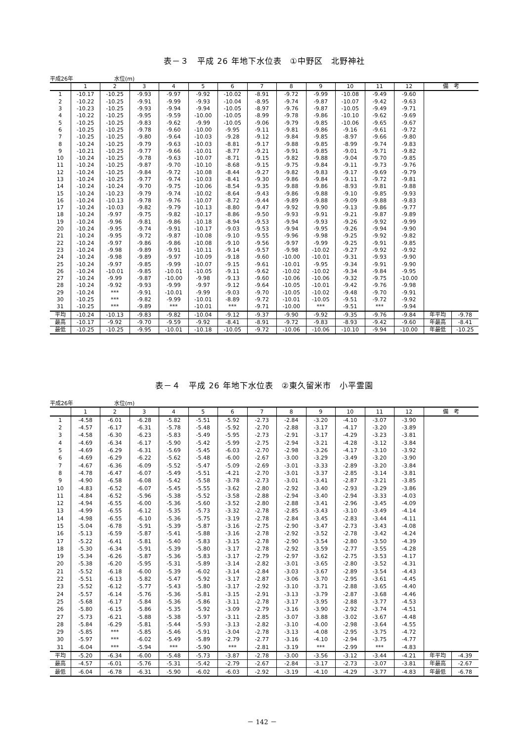表－３　平成 26 年地下水位表　①中野区　北野神社
平成26年 水位(m)
| | 1 | 2 | 3 | 4 | 5 | 6 | 7 | 8 | 9 | 10 | 11 | 12 | 備 考 | |
| --- | --- | --- | --- | --- | --- | --- | --- | --- | --- | --- | --- | --- | --- | --- |
| 1 | -10.17 | -10.25 | -9.93 | -9.97 | -9.92 | -10.02 | -8.91 | -9.72 | -9.99 | -10.08 | -9.49 | -9.60 | | |
| 2 | -10.22 | -10.25 | -9.91 | -9.99 | -9.93 | -10.04 | -8.95 | -9.74 | -9.87 | -10.07 | -9.42 | -9.63 | | |
| 3 | -10.23 | -10.25 | -9.93 | -9.94 | -9.94 | -10.05 | -8.97 | -9.76 | -9.87 | -10.05 | -9.49 | -9.71 | | |
| 4 | -10.22 | -10.25 | -9.95 | -9.59 | -10.00 | -10.05 | -8.99 | -9.78 | -9.86 | -10.10 | -9.62 | -9.69 | | |
| 5 | -10.25 | -10.25 | -9.83 | -9.62 | -9.99 | -10.05 | -9.06 | -9.79 | -9.85 | -10.06 | -9.65 | -9.67 | | |
| 6 | -10.25 | -10.25 | -9.78 | -9.60 | -10.00 | -9.95 | -9.11 | -9.81 | -9.86 | -9.16 | -9.61 | -9.72 | | |
| 7 | -10.25 | -10.25 | -9.80 | -9.64 | -10.03 | -9.28 | -9.12 | -9.84 | -9.85 | -8.97 | -9.66 | -9.80 | | |
| 8 | -10.24 | -10.25 | -9.79 | -9.63 | -10.03 | -8.81 | -9.17 | -9.88 | -9.85 | -8.99 | -9.74 | -9.83 | | |
| 9 | -10.21 | -10.25 | -9.77 | -9.66 | -10.01 | -8.77 | -9.21 | -9.91 | -9.85 | -9.01 | -9.71 | -9.82 | | |
| 10 | -10.24 | -10.25 | -9.78 | -9.63 | -10.07 | -8.71 | -9.15 | -9.82 | -9.88 | -9.04 | -9.70 | -9.85 | | |
| 11 | -10.24 | -10.25 | -9.87 | -9.70 | -10.10 | -8.68 | -9.15 | -9.75 | -9.84 | -9.11 | -9.73 | -9.76 | | |
| 12 | -10.24 | -10.25 | -9.84 | -9.72 | -10.08 | -8.44 | -9.27 | -9.82 | -9.83 | -9.17 | -9.69 | -9.79 | | |
| 13 | -10.24 | -10.25 | -9.77 | -9.74 | -10.03 | -8.41 | -9.30 | -9.86 | -9.84 | -9.11 | -9.72 | -9.81 | | |
| 14 | -10.24 | -10.24 | -9.70 | -9.75 | -10.06 | -8.54 | -9.35 | -9.88 | -9.86 | -8.93 | -9.81 | -9.88 | | |
| 15 | -10.24 | -10.23 | -9.79 | -9.74 | -10.02 | -8.64 | -9.43 | -9.86 | -9.88 | -9.10 | -9.85 | -9.93 | | |
| 16 | -10.24 | -10.13 | -9.78 | -9.76 | -10.07 | -8.72 | -9.44 | -9.89 | -9.88 | -9.09 | -9.88 | -9.83 | | |
| 17 | -10.24 | -10.03 | -9.82 | -9.79 | -10.13 | -8.80 | -9.47 | -9.92 | -9.90 | -9.13 | -9.86 | -9.77 | | |
| 18 | -10.24 | -9.97 | -9.75 | -9.82 | -10.17 | -8.86 | -9.50 | -9.93 | -9.91 | -9.21 | -9.87 | -9.89 | | |
| 19 | -10.24 | -9.96 | -9.81 | -9.86 | -10.18 | -8.94 | -9.53 | -9.94 | -9.93 | -9.26 | -9.92 | -9.99 | | |
| 20 | -10.24 | -9.95 | -9.74 | -9.91 | -10.17 | -9.03 | -9.53 | -9.94 | -9.95 | -9.26 | -9.94 | -9.90 | | |
| 21 | -10.24 | -9.95 | -9.72 | -9.87 | -10.08 | -9.10 | -9.55 | -9.96 | -9.98 | -9.25 | -9.92 | -9.82 | | |
| 22 | -10.24 | -9.97 | -9.86 | -9.86 | -10.08 | -9.10 | -9.56 | -9.97 | -9.99 | -9.25 | -9.91 | -9.85 | | |
| 23 | -10.24 | -9.98 | -9.89 | -9.91 | -10.11 | -9.14 | -9.57 | -9.98 | -10.02 | -9.27 | -9.92 | -9.92 | | |
| 24 | -10.24 | -9.98 | -9.89 | -9.97 | -10.09 | -9.18 | -9.60 | -10.00 | -10.01 | -9.31 | -9.93 | -9.90 | | |
| 25 | -10.24 | -9.97 | -9.85 | -9.99 | -10.07 | -9.15 | -9.61 | -10.01 | -9.95 | -9.34 | -9.91 | -9.90 | | |
| 26 | -10.24 | -10.01 | -9.85 | -10.01 | -10.05 | -9.11 | -9.62 | -10.02 | -10.02 | -9.34 | -9.84 | -9.95 | | |
| 27 | -10.24 | -9.99 | -9.87 | -10.00 | -9.98 | -9.13 | -9.60 | -10.06 | -10.06 | -9.32 | -9.75 | -10.00 | | |
| 28 | -10.24 | -9.92 | -9.93 | -9.99 | -9.97 | -9.12 | -9.64 | -10.05 | -10.01 | -9.42 | -9.76 | -9.98 | | |
| 29 | -10.24 | *** | -9.91 | -10.01 | -9.99 | -9.03 | -9.70 | -10.05 | -10.02 | -9.48 | -9.70 | -9.91 | | |
| 30 | -10.25 | *** | -9.82 | -9.99 | -10.01 | -8.89 | -9.72 | -10.01 | -10.05 | -9.51 | -9.72 | -9.92 | | |
| 31 | -10.25 | *** | -9.89 | *** | -10.01 | *** | -9.71 | -10.00 | *** | -9.51 | *** | -9.94 | | |
| 平均 | -10.24 | -10.13 | -9.83 | -9.82 | -10.04 | -9.12 | -9.37 | -9.90 | -9.92 | -9.35 | -9.76 | -9.84 | 年平均 | -9.78 |
| 最高 | -10.17 | -9.92 | -9.70 | -9.59 | -9.92 | -8.41 | -8.91 | -9.72 | -9.83 | -8.93 | -9.42 | -9.60 | 年最高 | -8.41 |
| 最低 | -10.25 | -10.25 | -9.95 | -10.01 | -10.18 | -10.05 | -9.72 | -10.06 | -10.06 | -10.10 | -9.94 | -10.00 | 年最低 | -10.25 |
表－４　平成 26 年地下水位表　②東久留米市　小平霊園
平成26年 水位(m)
| | 1 | 2 | 3 | 4 | 5 | 6 | 7 | 8 | 9 | 10 | 11 | 12 | 備 考 | |
| --- | --- | --- | --- | --- | --- | --- | --- | --- | --- | --- | --- | --- | --- | --- |
| 1 | -4.58 | -6.01 | -6.28 | -5.82 | -5.51 | -5.92 | -2.73 | -2.84 | -3.20 | -4.10 | -3.07 | -3.90 | | |
| 2 | -4.57 | -6.17 | -6.31 | -5.78 | -5.48 | -5.92 | -2.70 | -2.88 | -3.17 | -4.17 | -3.20 | -3.89 | | |
| 3 | -4.58 | -6.30 | -6.23 | -5.83 | -5.49 | -5.95 | -2.73 | -2.91 | -3.17 | -4.29 | -3.23 | -3.81 | | |
| 4 | -4.69 | -6.34 | -6.17 | -5.90 | -5.42 | -5.99 | -2.75 | -2.94 | -3.21 | -4.28 | -3.12 | -3.84 | | |
| 5 | -4.69 | -6.29 | -6.31 | -5.69 | -5.45 | -6.03 | -2.70 | -2.98 | -3.26 | -4.17 | -3.10 | -3.92 | | |
| 6 | -4.69 | -6.29 | -6.22 | -5.62 | -5.48 | -6.00 | -2.67 | -3.00 | -3.29 | -3.49 | -3.20 | -3.90 | | |
| 7 | -4.67 | -6.36 | -6.09 | -5.52 | -5.47 | -5.09 | -2.69 | -3.01 | -3.33 | -2.89 | -3.20 | -3.84 | | |
| 8 | -4.78 | -6.47 | -6.07 | -5.49 | -5.51 | -4.21 | -2.70 | -3.01 | -3.37 | -2.85 | -3.14 | -3.81 | | |
| 9 | -4.90 | -6.58 | -6.08 | -5.42 | -5.58 | -3.78 | -2.73 | -3.01 | -3.41 | -2.87 | -3.21 | -3.85 | | |
| 10 | -4.83 | -6.52 | -6.07 | -5.45 | -5.55 | -3.62 | -2.80 | -2.92 | -3.40 | -2.93 | -3.29 | -3.86 | | |
| 11 | -4.84 | -6.52 | -5.96 | -5.38 | -5.52 | -3.58 | -2.88 | -2.94 | -3.40 | -2.94 | -3.33 | -4.03 | | |
| 12 | -4.94 | -6.55 | -6.00 | -5.36 | -5.60 | -3.52 | -2.80 | -2.88 | -3.41 | -2.96 | -3.45 | -4.09 | | |
| 13 | -4.99 | -6.55 | -6.12 | -5.35 | -5.73 | -3.32 | -2.78 | -2.85 | -3.43 | -3.10 | -3.49 | -4.14 | | |
| 14 | -4.98 | -6.55 | -6.10 | -5.36 | -5.75 | -3.19 | -2.78 | -2.84 | -3.45 | -2.83 | -3.44 | -4.11 | | |
| 15 | -5.04 | -6.78 | -5.91 | -5.39 | -5.87 | -3.16 | -2.75 | -2.90 | -3.47 | -2.73 | -3.43 | -4.08 | | |
| 16 | -5.13 | -6.59 | -5.87 | -5.41 | -5.88 | -3.16 | -2.78 | -2.92 | -3.52 | -2.78 | -3.42 | -4.24 | | |
| 17 | -5.22 | -6.41 | -5.81 | -5.40 | -5.83 | -3.15 | -2.78 | -2.90 | -3.54 | -2.80 | -3.50 | -4.39 | | |
| 18 | -5.30 | -6.34 | -5.91 | -5.39 | -5.80 | -3.17 | -2.78 | -2.92 | -3.59 | -2.77 | -3.55 | -4.28 | | |
| 19 | -5.34 | -6.26 | -5.87 | -5.36 | -5.83 | -3.17 | -2.79 | -2.97 | -3.62 | -2.75 | -3.53 | -4.17 | | |
| 20 | -5.38 | -6.20 | -5.95 | -5.31 | -5.89 | -3.14 | -2.82 | -3.01 | -3.65 | -2.80 | -3.52 | -4.31 | | |
| 21 | -5.52 | -6.18 | -6.00 | -5.39 | -6.02 | -3.14 | -2.84 | -3.03 | -3.67 | -2.89 | -3.54 | -4.43 | | |
| 22 | -5.51 | -6.13 | -5.82 | -5.47 | -5.92 | -3.17 | -2.87 | -3.06 | -3.70 | -2.95 | -3.61 | -4.45 | | |
| 23 | -5.52 | -6.12 | -5.77 | -5.43 | -5.80 | -3.17 | -2.92 | -3.10 | -3.71 | -2.88 | -3.65 | -4.40 | | |
| 24 | -5.57 | -6.14 | -5.76 | -5.36 | -5.81 | -3.15 | -2.91 | -3.13 | -3.79 | -2.87 | -3.68 | -4.46 | | |
| 25 | -5.68 | -6.17 | -5.84 | -5.36 | -5.86 | -3.11 | -2.78 | -3.17 | -3.95 | -2.88 | -3.77 | -4.53 | | |
| 26 | -5.80 | -6.15 | -5.86 | -5.35 | -5.92 | -3.09 | -2.79 | -3.16 | -3.90 | -2.92 | -3.74 | -4.51 | | |
| 27 | -5.73 | -6.21 | -5.88 | -5.38 | -5.97 | -3.11 | -2.85 | -3.07 | -3.88 | -3.02 | -3.67 | -4.48 | | |
| 28 | -5.84 | -6.29 | -5.81 | -5.44 | -5.93 | -3.13 | -2.82 | -3.10 | -4.00 | -2.98 | -3.64 | -4.55 | | |
| 29 | -5.85 | *** | -5.85 | -5.46 | -5.91 | -3.04 | -2.78 | -3.13 | -4.08 | -2.95 | -3.75 | -4.72 | | |
| 30 | -5.97 | *** | -6.02 | -5.49 | -5.89 | -2.79 | -2.77 | -3.16 | -4.10 | -2.94 | -3.75 | -4.77 | | |
| 31 | -6.04 | *** | -5.94 | *** | -5.90 | *** | -2.81 | -3.19 | *** | -2.99 | *** | -4.83 | | |
| 平均 | -5.20 | -6.34 | -6.00 | -5.48 | -5.73 | -3.87 | -2.78 | -3.00 | -3.56 | -3.12 | -3.44 | -4.21 | 年平均 | -4.39 |
| 最高 | -4.57 | -6.01 | -5.76 | -5.31 | -5.42 | -2.79 | -2.67 | -2.84 | -3.17 | -2.73 | -3.07 | -3.81 | 年最高 | -2.67 |
| 最低 | -6.04 | -6.78 | -6.31 | -5.90 | -6.02 | -6.03 | -2.92 | -3.19 | -4.10 | -4.29 | -3.77 | -4.83 | 年最低 | -6.78 |
－ 142 －